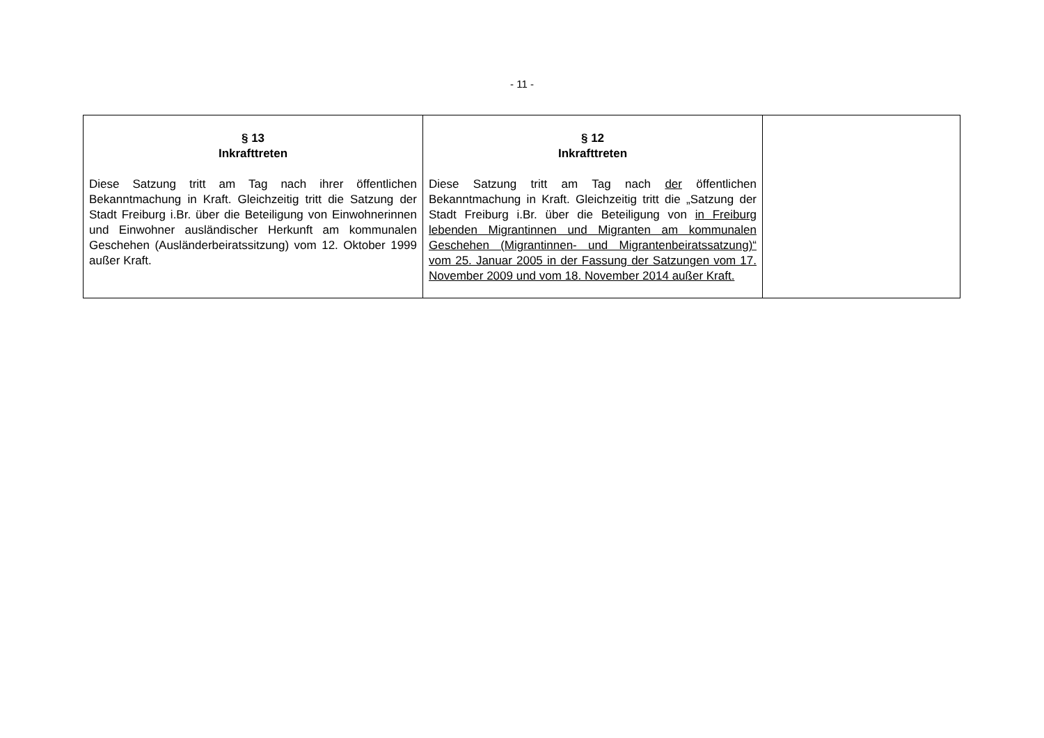- 11 -
| § 13 Inkrafttreten Diese Satzung tritt am Tag nach ihrer öffentlichen Bekanntmachung in Kraft. Gleichzeitig tritt die Satzung der Stadt Freiburg i.Br. über die Beteiligung von Einwohnerinnen und Einwohner ausländischer Herkunft am kommunalen Geschehen (Ausländerbeiratssitzung) vom 12. Oktober 1999 außer Kraft. | § 12 Inkrafttreten Diese Satzung tritt am Tag nach der öffentlichen Bekanntmachung in Kraft. Gleichzeitig tritt die „Satzung der Stadt Freiburg i.Br. über die Beteiligung von in Freiburg lebenden Migrantinnen und Migranten am kommunalen Geschehen (Migrantinnen- und Migrantenbeiratssatzung)“ vom 25. Januar 2005 in der Fassung der Satzungen vom 17. November 2009 und vom 18. November 2014 außer Kraft. | |